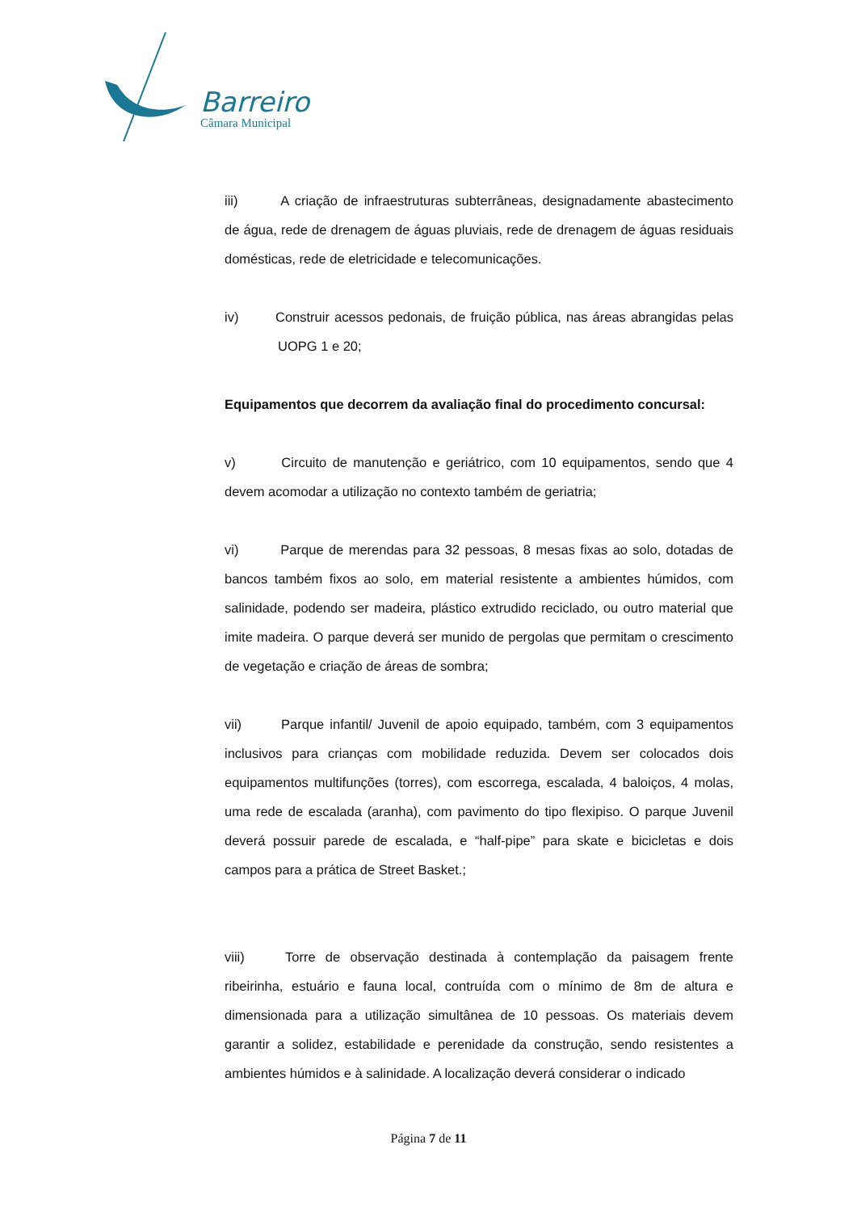Barreiro
Câmara Municipal
iii) A criação de infraestruturas subterrâneas, designadamente abastecimento de água, rede de drenagem de águas pluviais, rede de drenagem de águas residuais domésticas, rede de eletricidade e telecomunicações.
iv) Construir acessos pedonais, de fruição pública, nas áreas abrangidas pelas UOPG 1 e 20;
Equipamentos que decorrem da avaliação final do procedimento concursal:
v) Circuito de manutenção e geriátrico, com 10 equipamentos, sendo que 4 devem acomodar a utilização no contexto também de geriatria;
vi) Parque de merendas para 32 pessoas, 8 mesas fixas ao solo, dotadas de bancos também fixos ao solo, em material resistente a ambientes húmidos, com salinidade, podendo ser madeira, plástico extrudido reciclado, ou outro material que imite madeira. O parque deverá ser munido de pergolas que permitam o crescimento de vegetação e criação de áreas de sombra;
vii) Parque infantil/ Juvenil de apoio equipado, também, com 3 equipamentos inclusivos para crianças com mobilidade reduzida. Devem ser colocados dois equipamentos multifunções (torres), com escorrega, escalada, 4 baloiços, 4 molas, uma rede de escalada (aranha), com pavimento do tipo flexipiso. O parque Juvenil deverá possuir parede de escalada, e “half-pipe” para skate e bicicletas e dois campos para a prática de Street Basket.;
viii) Torre de observação destinada à contemplação da paisagem frente ribeirinha, estuário e fauna local, contruída com o mínimo de 8m de altura e dimensionada para a utilização simultânea de 10 pessoas. Os materiais devem garantir a solidez, estabilidade e perenidade da construção, sendo resistentes a ambientes húmidos e à salinidade. A localização deverá considerar o indicado
Página 7 de 11